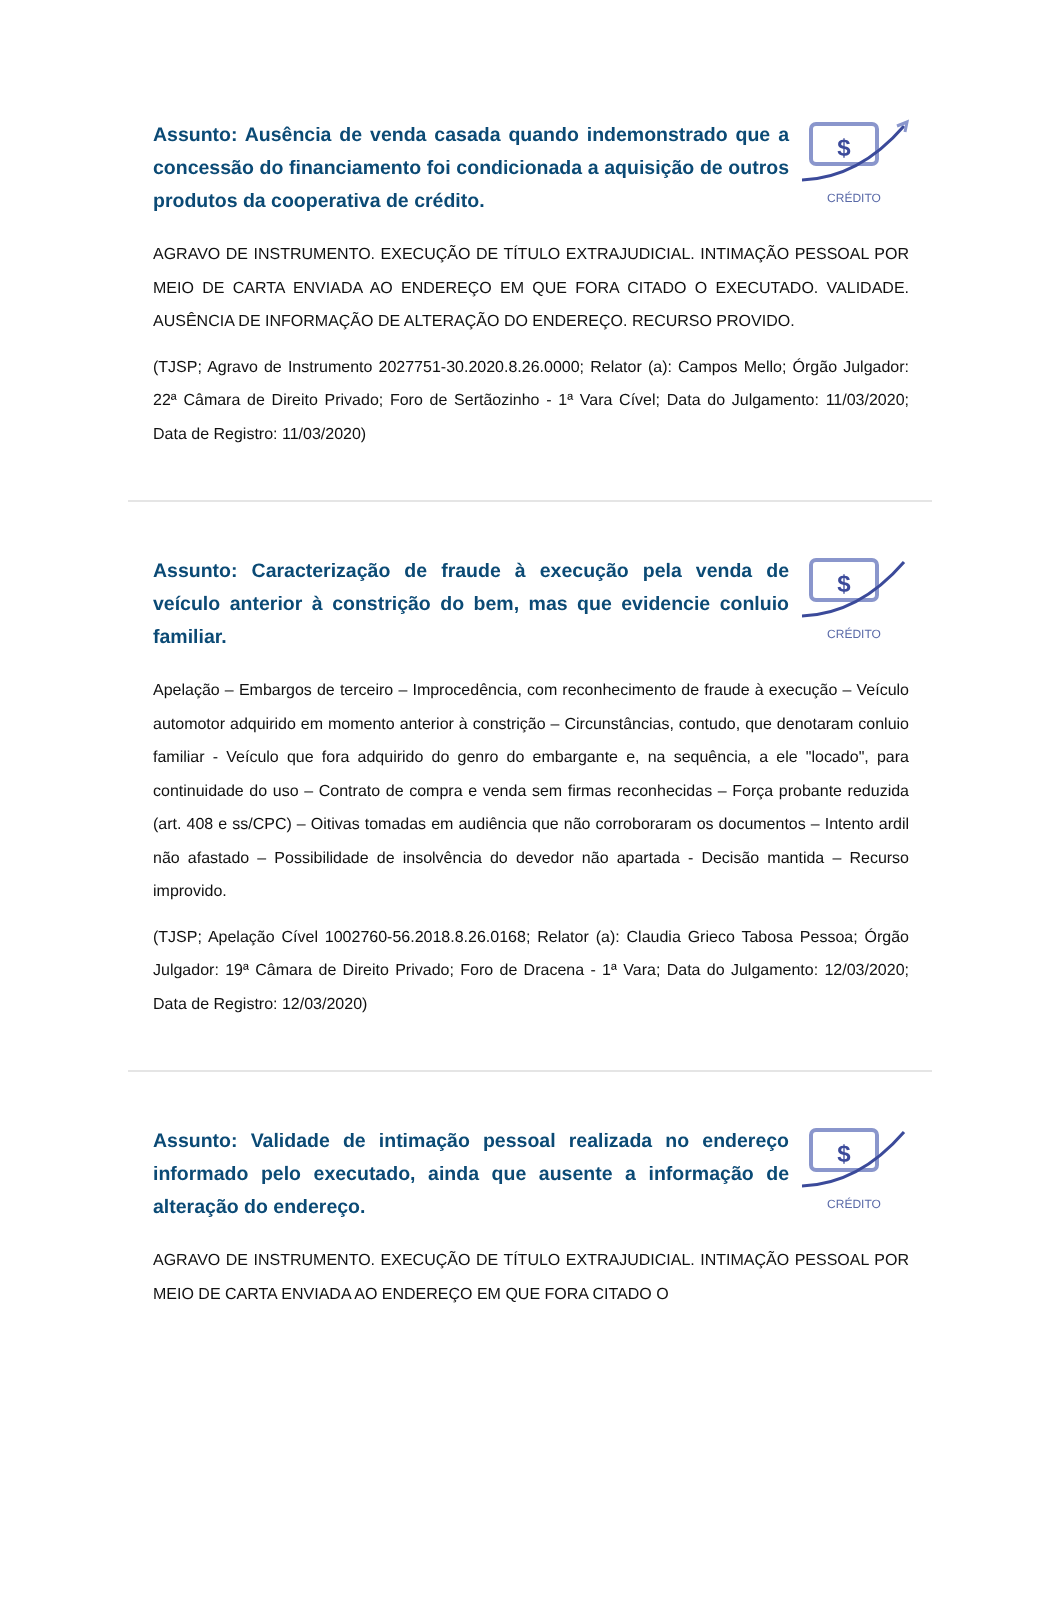Assunto: Ausência de venda casada quando indemonstrado que a concessão do financiamento foi condicionada a aquisição de outros produtos da cooperativa de crédito.
$
CRÉDITO
AGRAVO DE INSTRUMENTO. EXECUÇÃO DE TÍTULO EXTRAJUDICIAL. INTIMAÇÃO PESSOAL POR MEIO DE CARTA ENVIADA AO ENDEREÇO EM QUE FORA CITADO O EXECUTADO. VALIDADE. AUSÊNCIA DE INFORMAÇÃO DE ALTERAÇÃO DO ENDEREÇO. RECURSO PROVIDO.
(TJSP; Agravo de Instrumento 2027751-30.2020.8.26.0000; Relator (a): Campos Mello; Órgão Julgador: 22ª Câmara de Direito Privado; Foro de Sertãozinho - 1ª Vara Cível; Data do Julgamento: 11/03/2020; Data de Registro: 11/03/2020)
Assunto: Caracterização de fraude à execução pela venda de veículo anterior à constrição do bem, mas que evidencie conluio familiar.
$
CRÉDITO
Apelação – Embargos de terceiro – Improcedência, com reconhecimento de fraude à execução – Veículo automotor adquirido em momento anterior à constrição – Circunstâncias, contudo, que denotaram conluio familiar - Veículo que fora adquirido do genro do embargante e, na sequência, a ele "locado", para continuidade do uso – Contrato de compra e venda sem firmas reconhecidas – Força probante reduzida (art. 408 e ss/CPC) – Oitivas tomadas em audiência que não corroboraram os documentos – Intento ardil não afastado – Possibilidade de insolvência do devedor não apartada - Decisão mantida – Recurso improvido.
(TJSP; Apelação Cível 1002760-56.2018.8.26.0168; Relator (a): Claudia Grieco Tabosa Pessoa; Órgão Julgador: 19ª Câmara de Direito Privado; Foro de Dracena - 1ª Vara; Data do Julgamento: 12/03/2020; Data de Registro: 12/03/2020)
Assunto: Validade de intimação pessoal realizada no endereço informado pelo executado, ainda que ausente a informação de alteração do endereço.
$
CRÉDITO
AGRAVO DE INSTRUMENTO. EXECUÇÃO DE TÍTULO EXTRAJUDICIAL. INTIMAÇÃO PESSOAL POR MEIO DE CARTA ENVIADA AO ENDEREÇO EM QUE FORA CITADO O